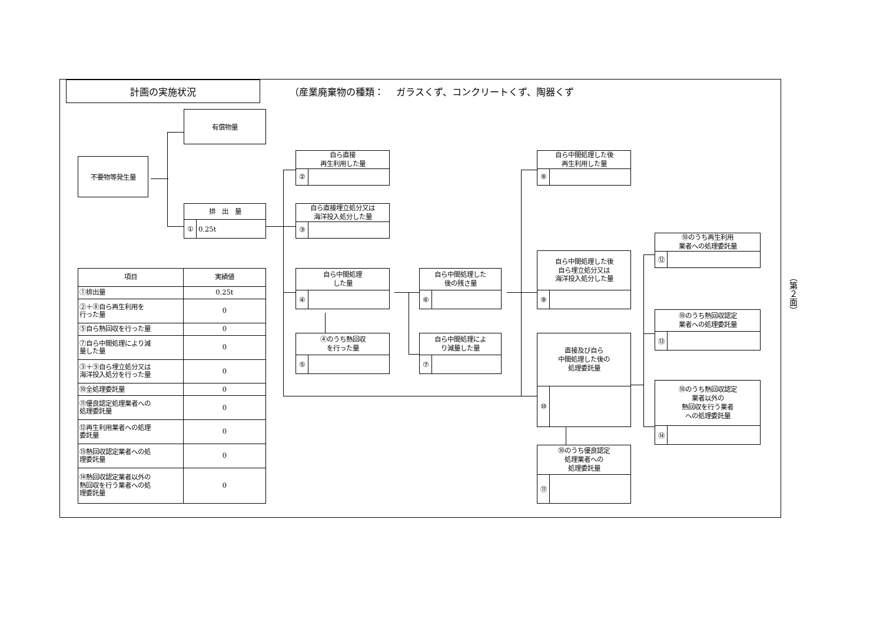計画の実施状況
（産業廃棄物の種類：　 ガラスくず、コンクリートくず、陶器くず
不要物等発生量
有償物量
排　出　量
① 0.25t
自ら直接
再生利用した量
②
自ら直接埋立処分又は
海洋投入処分した量
③
自ら中間処理
した量
④
④のうち熱回収
を行った量
⑤
自ら中間処理した
後の残さ量
⑥
自ら中間処理によ
り減量した量
⑦
自ら中間処理した後
再生利用した量
⑧
自ら中間処理した後
自ら埋立処分又は
海洋投入処分した量
⑨
直接及び自ら
中間処理した後の
処理委託量
⑩
⑩のうち優良認定
処理業者への
処理委託量
⑪
⑩のうち再生利用
業者への処理委託量
⑫
⑩のうち熱回収認定
業者への処理委託量
⑬
⑩のうち熱回収認定
業者以外の
熱回収を行う業者
への処理委託量
⑭
| 項目 | 実績値 |
| --- | --- |
| ①排出量 | 0.25t |
| ②＋⑧自ら再生利用を 行った量 | 0 |
| ⑤自ら熱回収を行った量 | 0 |
| ⑦自ら中間処理により減 量した量 | 0 |
| ③＋⑨自ら埋立処分又は 海洋投入処分を行った量 | 0 |
| ⑩全処理委託量 | 0 |
| ⑪優良認定処理業者への 処理委託量 | 0 |
| ⑫再生利用業者への処理 委託量 | 0 |
| ⑬熱回収認定業者への処 理委託量 | 0 |
| ⑭熱回収認定業者以外の 熱回収を行う業者への処 理委託量 | 0 |
（第２面）